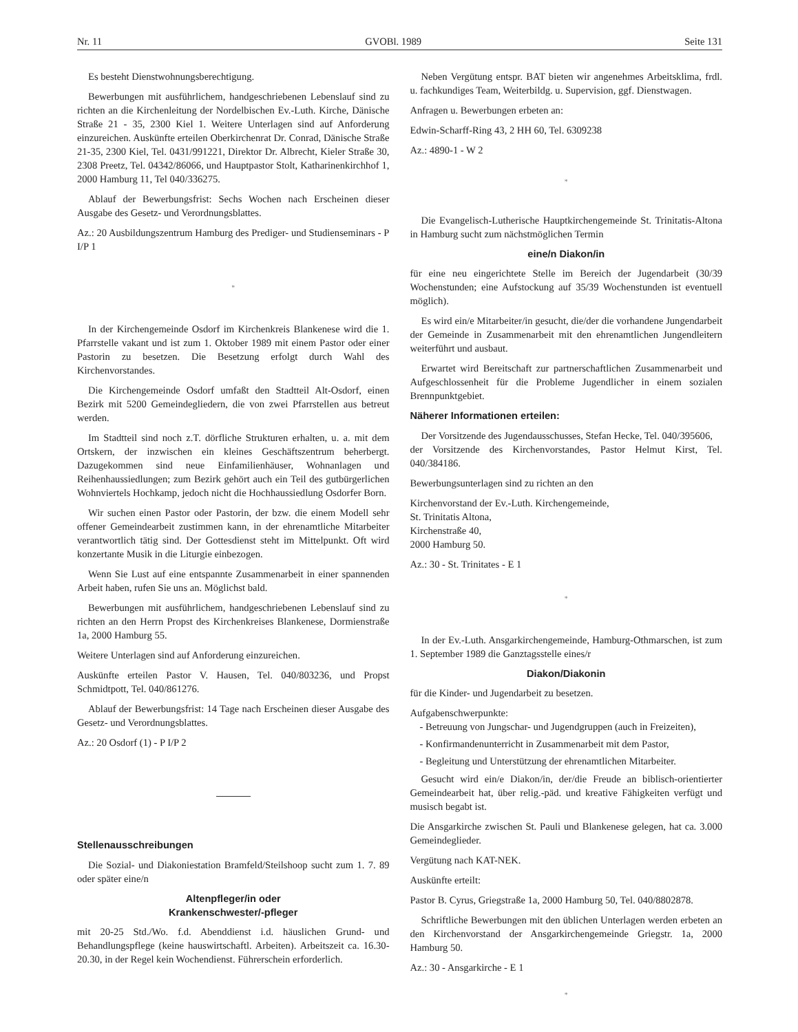Nr. 11 GVOBl. 1989 Seite 131
Es besteht Dienstwohnungsberechtigung.
Bewerbungen mit ausführlichem, handgeschriebenen Lebenslauf sind zu richten an die Kirchenleitung der Nordelbischen Ev.-Luth. Kirche, Dänische Straße 21 - 35, 2300 Kiel 1. Weitere Unterlagen sind auf Anforderung einzureichen. Auskünfte erteilen Oberkirchenrat Dr. Conrad, Dänische Straße 21-35, 2300 Kiel, Tel. 0431/991221, Direktor Dr. Albrecht, Kieler Straße 30, 2308 Preetz, Tel. 04342/86066, und Hauptpastor Stolt, Katharinenkirchhof 1, 2000 Hamburg 11, Tel 040/336275.
Ablauf der Bewerbungsfrist: Sechs Wochen nach Erscheinen dieser Ausgabe des Gesetz- und Verordnungsblattes.
Az.: 20 Ausbildungszentrum Hamburg des Prediger- und Studienseminars - P I/P 1
*
In der Kirchengemeinde Osdorf im Kirchenkreis Blankenese wird die 1. Pfarrstelle vakant und ist zum 1. Oktober 1989 mit einem Pastor oder einer Pastorin zu besetzen. Die Besetzung erfolgt durch Wahl des Kirchenvorstandes.
Die Kirchengemeinde Osdorf umfaßt den Stadtteil Alt-Osdorf, einen Bezirk mit 5200 Gemeindegliedern, die von zwei Pfarrstellen aus betreut werden.
Im Stadtteil sind noch z.T. dörfliche Strukturen erhalten, u. a. mit dem Ortskern, der inzwischen ein kleines Geschäftszentrum beherbergt. Dazugekommen sind neue Einfamilienhäuser, Wohnanlagen und Reihenhaussiedlungen; zum Bezirk gehört auch ein Teil des gutbürgerlichen Wohnviertels Hochkamp, jedoch nicht die Hochhaussiedlung Osdorfer Born.
Wir suchen einen Pastor oder Pastorin, der bzw. die einem Modell sehr offener Gemeindearbeit zustimmen kann, in der ehrenamtliche Mitarbeiter verantwortlich tätig sind. Der Gottesdienst steht im Mittelpunkt. Oft wird konzertante Musik in die Liturgie einbezogen.
Wenn Sie Lust auf eine entspannte Zusammenarbeit in einer spannenden Arbeit haben, rufen Sie uns an. Möglichst bald.
Bewerbungen mit ausführlichem, handgeschriebenen Lebenslauf sind zu richten an den Herrn Propst des Kirchenkreises Blankenese, Dormienstraße 1a, 2000 Hamburg 55.
Weitere Unterlagen sind auf Anforderung einzureichen.
Auskünfte erteilen Pastor V. Hausen, Tel. 040/803236, und Propst Schmidtpott, Tel. 040/861276.
Ablauf der Bewerbungsfrist: 14 Tage nach Erscheinen dieser Ausgabe des Gesetz- und Verordnungsblattes.
Az.: 20 Osdorf (1) - P I/P 2
Stellenausschreibungen
Die Sozial- und Diakoniestation Bramfeld/Steilshoop sucht zum 1. 7. 89 oder später eine/n
Altenpfleger/in oder
Krankenschwester/-pfleger
mit 20-25 Std./Wo. f.d. Abenddienst i.d. häuslichen Grund- und Behandlungspflege (keine hauswirtschaftl. Arbeiten). Arbeitszeit ca. 16.30-20.30, in der Regel kein Wochendienst. Führerschein erforderlich.
Neben Vergütung entspr. BAT bieten wir angenehmes Arbeitsklima, frdl. u. fachkundiges Team, Weiterbildg. u. Supervision, ggf. Dienstwagen.
Anfragen u. Bewerbungen erbeten an:
Edwin-Scharff-Ring 43, 2 HH 60, Tel. 6309238
Az.: 4890-1 - W 2
*
Die Evangelisch-Lutherische Hauptkirchengemeinde St. Trinitatis-Altona in Hamburg sucht zum nächstmöglichen Termin
eine/n Diakon/in
für eine neu eingerichtete Stelle im Bereich der Jugendarbeit (30/39 Wochenstunden; eine Aufstockung auf 35/39 Wochenstunden ist eventuell möglich).
Es wird ein/e Mitarbeiter/in gesucht, die/der die vorhandene Jungendarbeit der Gemeinde in Zusammenarbeit mit den ehrenamtlichen Jungendleitern weiterführt und ausbaut.
Erwartet wird Bereitschaft zur partnerschaftlichen Zusammenarbeit und Aufgeschlossenheit für die Probleme Jugendlicher in einem sozialen Brennpunktgebiet.
Näherer Informationen erteilen:
Der Vorsitzende des Jugendausschusses, Stefan Hecke, Tel. 040/395606,
der Vorsitzende des Kirchenvorstandes, Pastor Helmut Kirst, Tel. 040/384186.
Bewerbungsunterlagen sind zu richten an den
Kirchenvorstand der Ev.-Luth. Kirchengemeinde,
St. Trinitatis Altona,
Kirchenstraße 40,
2000 Hamburg 50.
Az.: 30 - St. Trinitates - E 1
*
In der Ev.-Luth. Ansgarkirchengemeinde, Hamburg-Othmarschen, ist zum 1. September 1989 die Ganztagsstelle eines/r
Diakon/Diakonin
für die Kinder- und Jugendarbeit zu besetzen.
Aufgabenschwerpunkte:
- Betreuung von Jungschar- und Jugendgruppen (auch in Freizeiten),
- Konfirmandenunterricht in Zusammenarbeit mit dem Pastor,
- Begleitung und Unterstützung der ehrenamtlichen Mitarbeiter.
Gesucht wird ein/e Diakon/in, der/die Freude an biblisch-orientierter Gemeindearbeit hat, über relig.-päd. und kreative Fähigkeiten verfügt und musisch begabt ist.
Die Ansgarkirche zwischen St. Pauli und Blankenese gelegen, hat ca. 3.000 Gemeindeglieder.
Vergütung nach KAT-NEK.
Auskünfte erteilt:
Pastor B. Cyrus, Griegstraße 1a, 2000 Hamburg 50, Tel. 040/8802878.
Schriftliche Bewerbungen mit den üblichen Unterlagen werden erbeten an den Kirchenvorstand der Ansgarkirchengemeinde Griegstr. 1a, 2000 Hamburg 50.
Az.: 30 - Ansgarkirche - E 1
*